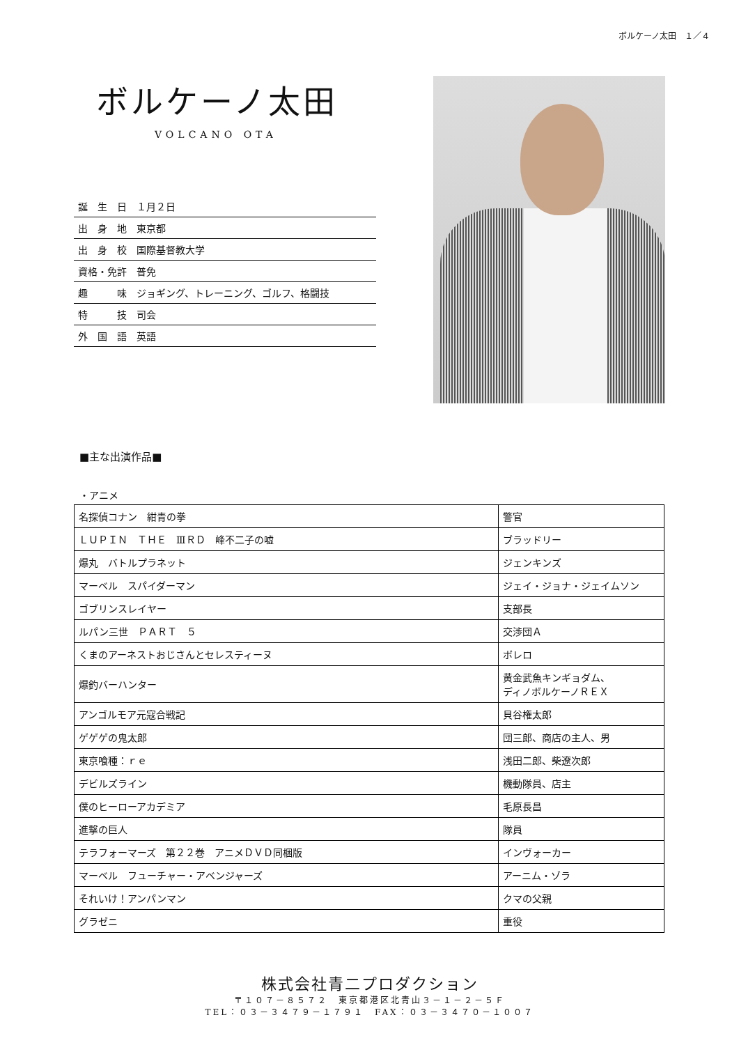ボルケーノ太田　１／４
ボルケーノ太田
VOLCANO OTA
| 誕 生 日 １月２日 |
| 出 身 地 東京都 |
| 出 身 校 国際基督教大学 |
| 資格・免許 普免 |
| 趣 味 ジョギング、トレーニング、ゴルフ、格闘技 |
| 特 技 司会 |
| 外 国 語 英語 |
■主な出演作品■
・アニメ
| 名探偵コナン 紺青の拳 | 警官 |
| ＬＵＰＩＮ ＴＨＥ ⅢＲＤ 峰不二子の嘘 | ブラッドリー |
| 爆丸 バトルプラネット | ジェンキンズ |
| マーベル スパイダーマン | ジェイ・ジョナ・ジェイムソン |
| ゴブリンスレイヤー | 支部長 |
| ルパン三世 ＰＡＲＴ ５ | 交渉団Ａ |
| くまのアーネストおじさんとセレスティーヌ | ボレロ |
| 爆釣バーハンター | 黄金武魚キンギョダム、 ディノボルケーノＲＥＸ |
| アンゴルモア元寇合戦記 | 貝谷権太郎 |
| ゲゲゲの鬼太郎 | 団三郎、商店の主人、男 |
| 東京喰種：ｒｅ | 浅田二郎、柴遼次郎 |
| デビルズライン | 機動隊員、店主 |
| 僕のヒーローアカデミア | 毛原長昌 |
| 進撃の巨人 | 隊員 |
| テラフォーマーズ 第２２巻 アニメＤＶＤ同梱版 | インヴォーカー |
| マーベル フューチャー・アベンジャーズ | アーニム・ゾラ |
| それいけ！アンパンマン | クマの父親 |
| グラゼニ | 重役 |
株式会社青二プロダクション
〒１０７－８５７２　東京都港区北青山３－１－２－５Ｆ
TEL：０３－３４７９－１７９１　FAX：０３－３４７０－１００７